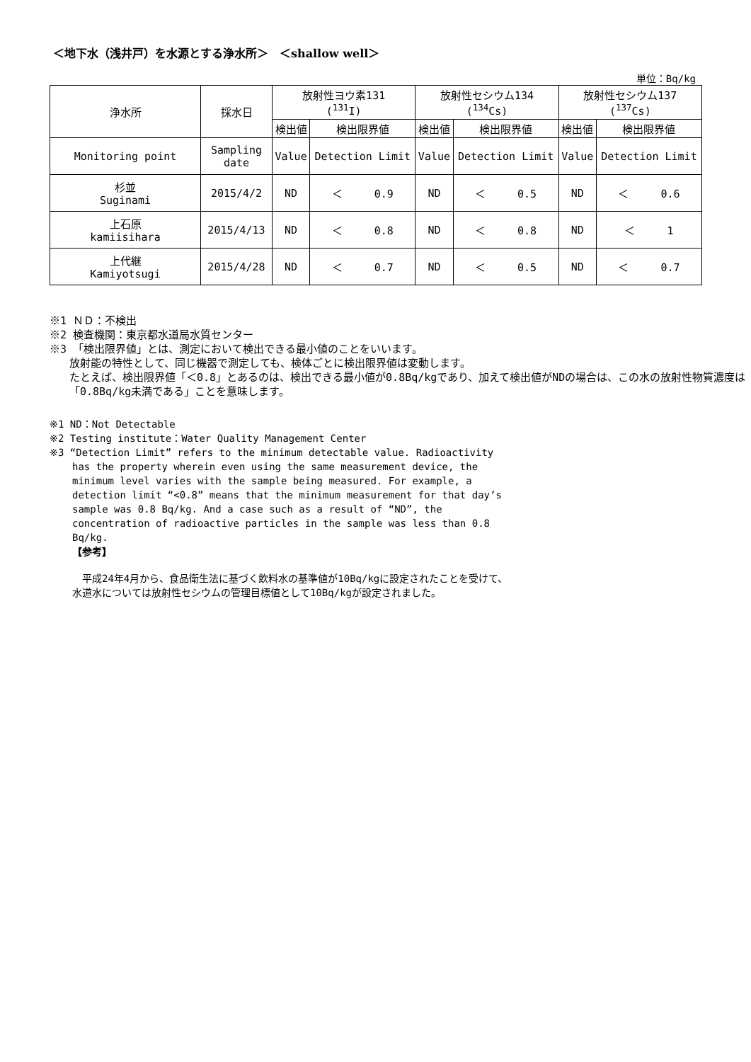＜地下水（浅井戸）を水源とする浄水所＞　＜shallow well＞
単位：Bq/kg
| 浄水所 | 採水日 | 放射性ヨウ素131 (<sup>131</sup>I) | | 放射性セシウム134 (<sup>134</sup>Cs) | | 放射性セシウム137 (<sup>137</sup>Cs) | |
| --- | --- | --- | --- | --- | --- | --- | --- |
| | | 検出値 | 検出限界値 | 検出値 | 検出限界値 | 検出値 | 検出限界値 |
| Monitoring point | Sampling date | Value | Detection Limit | Value | Detection Limit | Value | Detection Limit |
| 杉並 Suginami | 2015/4/2 | ND | ＜ 0.9 | ND | ＜ 0.5 | ND | ＜ 0.6 |
| 上石原 kamiisihara | 2015/4/13 | ND | ＜ 0.8 | ND | ＜ 0.8 | ND | ＜ 1 |
| 上代継 Kamiyotsugi | 2015/4/28 | ND | ＜ 0.7 | ND | ＜ 0.5 | ND | ＜ 0.7 |
※1 ＮＤ：不検出
※2 検査機関：東京都水道局水質センター
※3 「検出限界値」とは、測定において検出できる最小値のことをいいます。
放射能の特性として、同じ機器で測定しても、検体ごとに検出限界値は変動します。
たとえば、検出限界値「＜0.8」とあるのは、検出できる最小値が0.8Bq/kgであり、加えて検出値がNDの場合は、この水の放射性物質濃度は「0.8Bq/kg未満である」ことを意味します。
※1 ND：Not Detectable
※2 Testing institute：Water Quality Management Center
※3 “Detection Limit” refers to the minimum detectable value. Radioactivity
has the property wherein even using the same measurement device, the minimum level varies with the sample being measured. For example, a detection limit “<0.8” means that the minimum measurement for that day’s sample was 0.8 Bq/kg. And a case such as a result of “ND”, the concentration of radioactive particles in the sample was less than 0.8 Bq/kg.
【参考】
　平成24年4月から、食品衛生法に基づく飲料水の基準値が10Bq/kgに設定されたことを受けて、
水道水については放射性セシウムの管理目標値として10Bq/kgが設定されました。